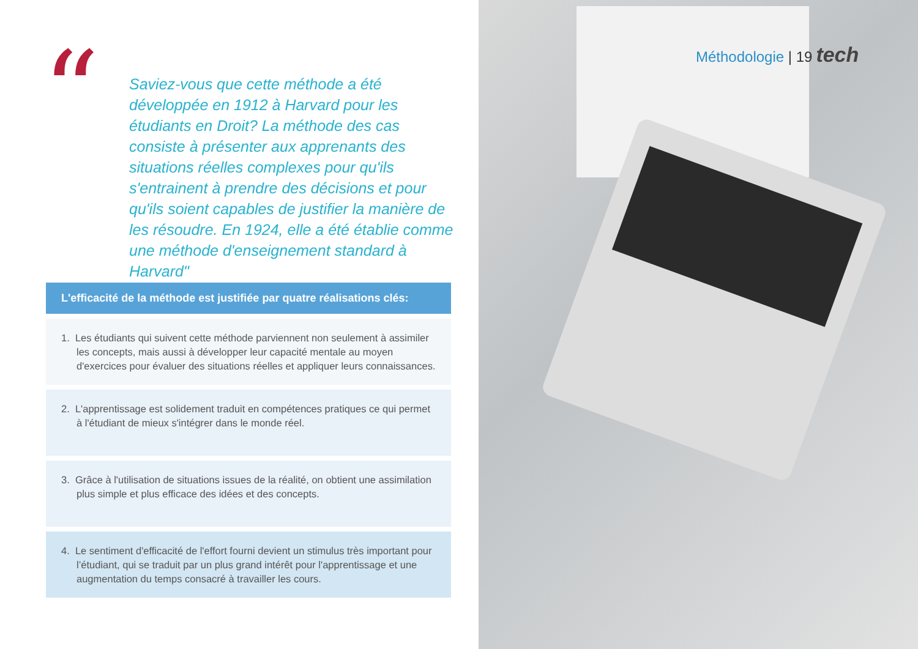“
Saviez-vous que cette méthode a été développée en 1912 à Harvard pour les étudiants en Droit? La méthode des cas consiste à présenter aux apprenants des situations réelles complexes pour qu'ils s'entrainent à prendre des décisions et pour qu'ils soient capables de justifier la manière de les résoudre. En 1924, elle a été établie comme une méthode d'enseignement standard à Harvard"
L'efficacité de la méthode est justifiée par quatre réalisations clés:
1. Les étudiants qui suivent cette méthode parviennent non seulement à assimiler les concepts, mais aussi à développer leur capacité mentale au moyen d'exercices pour évaluer des situations réelles et appliquer leurs connaissances.
2. L'apprentissage est solidement traduit en compétences pratiques ce qui permet à l'étudiant de mieux s'intégrer dans le monde réel.
3. Grâce à l'utilisation de situations issues de la réalité, on obtient une assimilation plus simple et plus efficace des idées et des concepts.
4. Le sentiment d'efficacité de l'effort fourni devient un stimulus très important pour l’étudiant, qui se traduit par un plus grand intérêt pour l'apprentissage et une augmentation du temps consacré à travailler les cours.
Méthodologie | 19 tech